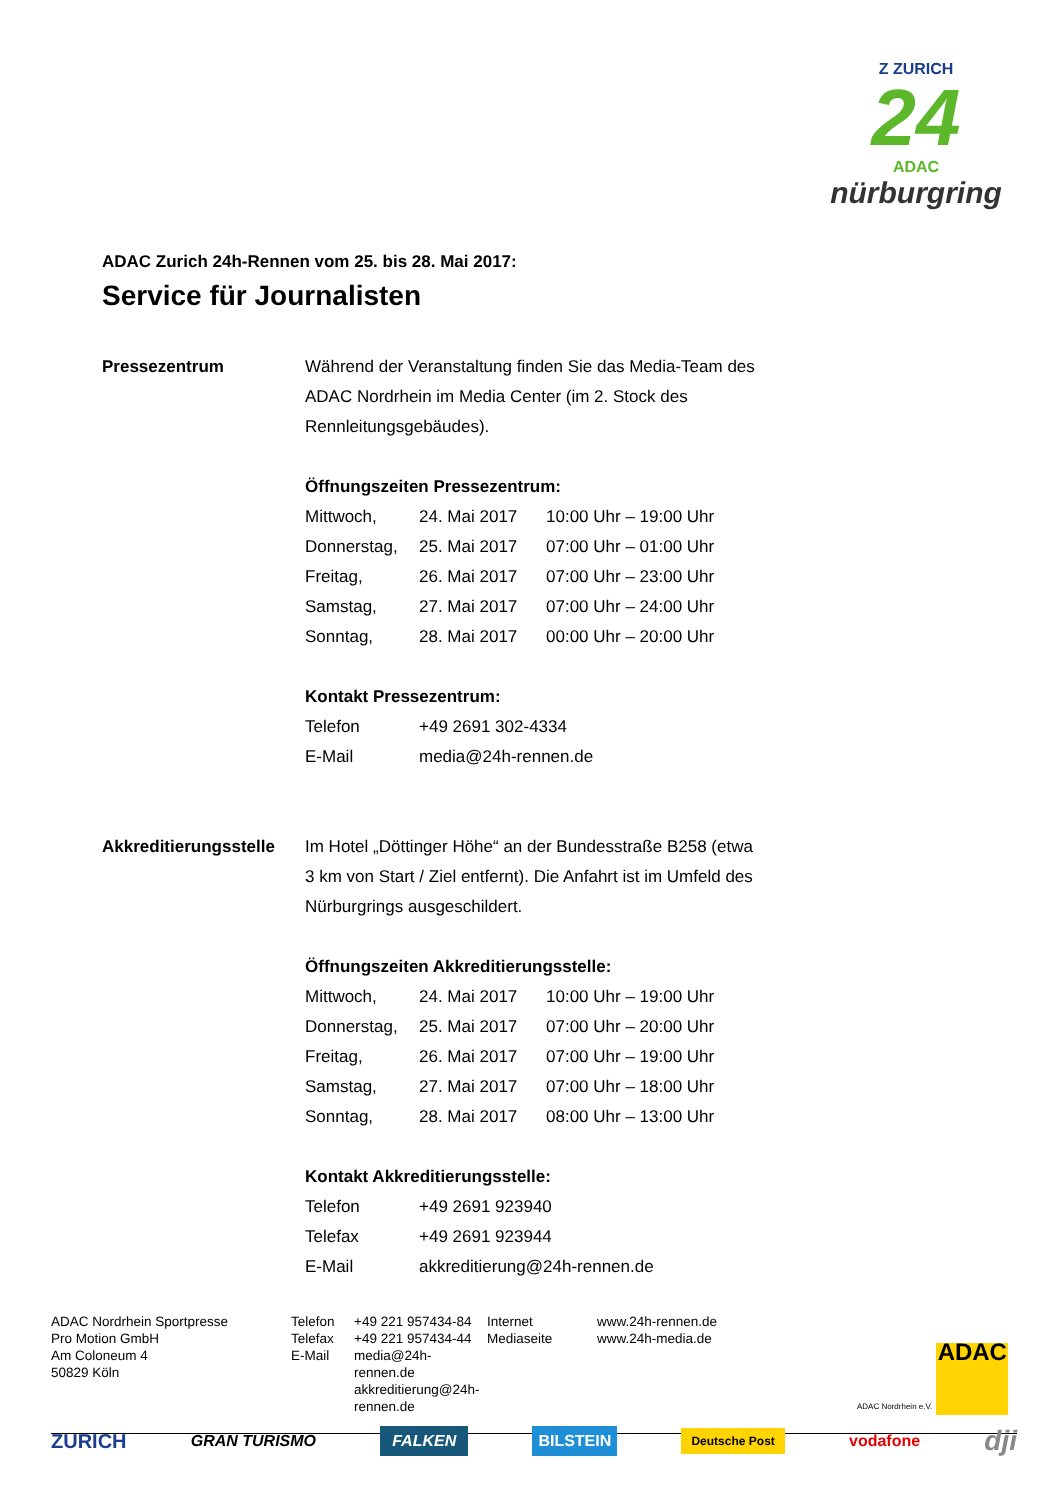Z ZURICH
24
ADAC
nürburgring
ADAC Zurich 24h-Rennen vom 25. bis 28. Mai 2017:
Service für Journalisten
Pressezentrum Während der Veranstaltung finden Sie das Media-Team des
ADAC Nordrhein im Media Center (im 2. Stock des
Rennleitungsgebäudes).
Öffnungszeiten Pressezentrum:
| Mittwoch, | 24. Mai 2017 | 10:00 Uhr – 19:00 Uhr |
| Donnerstag, | 25. Mai 2017 | 07:00 Uhr – 01:00 Uhr |
| Freitag, | 26. Mai 2017 | 07:00 Uhr – 23:00 Uhr |
| Samstag, | 27. Mai 2017 | 07:00 Uhr – 24:00 Uhr |
| Sonntag, | 28. Mai 2017 | 00:00 Uhr – 20:00 Uhr |
Kontakt Pressezentrum:
| Telefon | +49 2691 302-4334 |
| E-Mail | media@24h-rennen.de |
Akkreditierungsstelle
Im Hotel „Döttinger Höhe“ an der Bundesstraße B258 (etwa
3 km von Start / Ziel entfernt). Die Anfahrt ist im Umfeld des
Nürburgrings ausgeschildert.
Öffnungszeiten Akkreditierungsstelle:
| Mittwoch, | 24. Mai 2017 | 10:00 Uhr – 19:00 Uhr |
| Donnerstag, | 25. Mai 2017 | 07:00 Uhr – 20:00 Uhr |
| Freitag, | 26. Mai 2017 | 07:00 Uhr – 19:00 Uhr |
| Samstag, | 27. Mai 2017 | 07:00 Uhr – 18:00 Uhr |
| Sonntag, | 28. Mai 2017 | 08:00 Uhr – 13:00 Uhr |
Kontakt Akkreditierungsstelle:
| Telefon | +49 2691 923940 |
| Telefax | +49 2691 923944 |
| E-Mail | akkreditierung@24h-rennen.de |
ADAC Nordrhein Sportpresse
Pro Motion GmbH
Am Coloneum 4
50829 Köln
Telefon
Telefax
E-Mail
+49 221 957434-84
+49 221 957434-44
media@24h-rennen.de
akkreditierung@24h-rennen.de
Internet
Mediaseite
www.24h-rennen.de
www.24h-media.de
ADAC Nordrhein e.V. ADAC
ZURICH GRAN TURISMO FALKEN BILSTEIN Deutsche Post vodafone dji